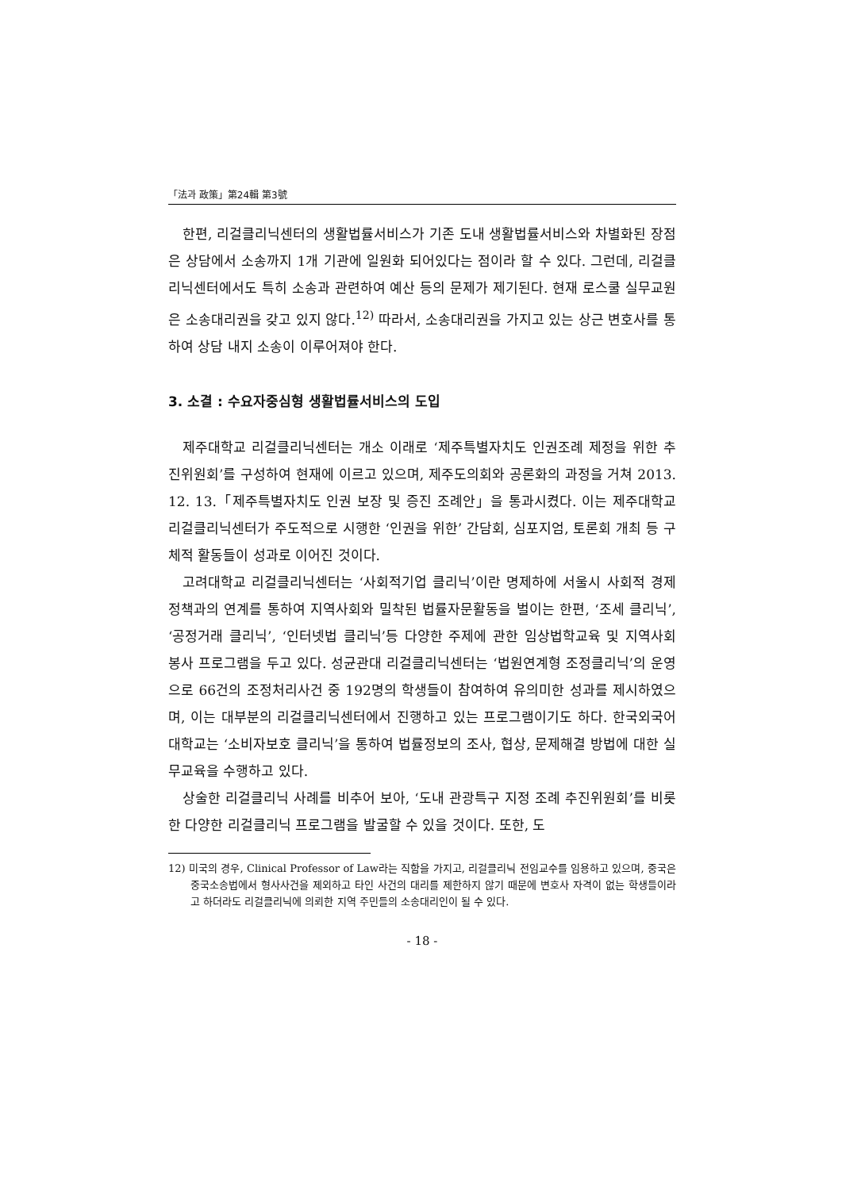「法과 政策」第24輯 第3號
한편, 리걸클리닉센터의 생활법률서비스가 기존 도내 생활법률서비스와 차별화된 장점은 상담에서 소송까지 1개 기관에 일원화 되어있다는 점이라 할 수 있다. 그런데, 리걸클리닉센터에서도 특히 소송과 관련하여 예산 등의 문제가 제기된다. 현재 로스쿨 실무교원은 소송대리권을 갖고 있지 않다.<sup>12)</sup> 따라서, 소송대리권을 가지고 있는 상근 변호사를 통하여 상담 내지 소송이 이루어져야 한다.
3. 소결 : 수요자중심형 생활법률서비스의 도입
제주대학교 리걸클리닉센터는 개소 이래로 ‘제주특별자치도 인권조례 제정을 위한 추진위원회’를 구성하여 현재에 이르고 있으며, 제주도의회와 공론화의 과정을 거쳐 2013. 12. 13.「제주특별자치도 인권 보장 및 증진 조례안」을 통과시켰다. 이는 제주대학교 리걸클리닉센터가 주도적으로 시행한 ‘인권을 위한’ 간담회, 심포지엄, 토론회 개최 등 구체적 활동들이 성과로 이어진 것이다.
고려대학교 리걸클리닉센터는 ‘사회적기업 클리닉’이란 명제하에 서울시 사회적 경제 정책과의 연계를 통하여 지역사회와 밀착된 법률자문활동을 벌이는 한편, ‘조세 클리닉’, ‘공정거래 클리닉’, ‘인터넷법 클리닉’등 다양한 주제에 관한 임상법학교육 및 지역사회 봉사 프로그램을 두고 있다. 성균관대 리걸클리닉센터는 ‘법원연계형 조정클리닉’의 운영으로 66건의 조정처리사건 중 192명의 학생들이 참여하여 유의미한 성과를 제시하였으며, 이는 대부분의 리걸클리닉센터에서 진행하고 있는 프로그램이기도 하다. 한국외국어대학교는 ‘소비자보호 클리닉’을 통하여 법률정보의 조사, 협상, 문제해결 방법에 대한 실무교육을 수행하고 있다.
상술한 리걸클리닉 사례를 비추어 보아, ‘도내 관광특구 지정 조례 추진위원회’를 비롯한 다양한 리걸클리닉 프로그램을 발굴할 수 있을 것이다. 또한, 도
12) 미국의 경우, Clinical Professor of Law라는 직함을 가지고, 리걸클리닉 전임교수를 임용하고 있으며, 중국은 중국소송법에서 형사사건을 제외하고 타인 사건의 대리를 제한하지 않기 때문에 변호사 자격이 없는 학생들이라고 하더라도 리걸클리닉에 의뢰한 지역 주민들의 소송대리인이 될 수 있다.
- 18 -